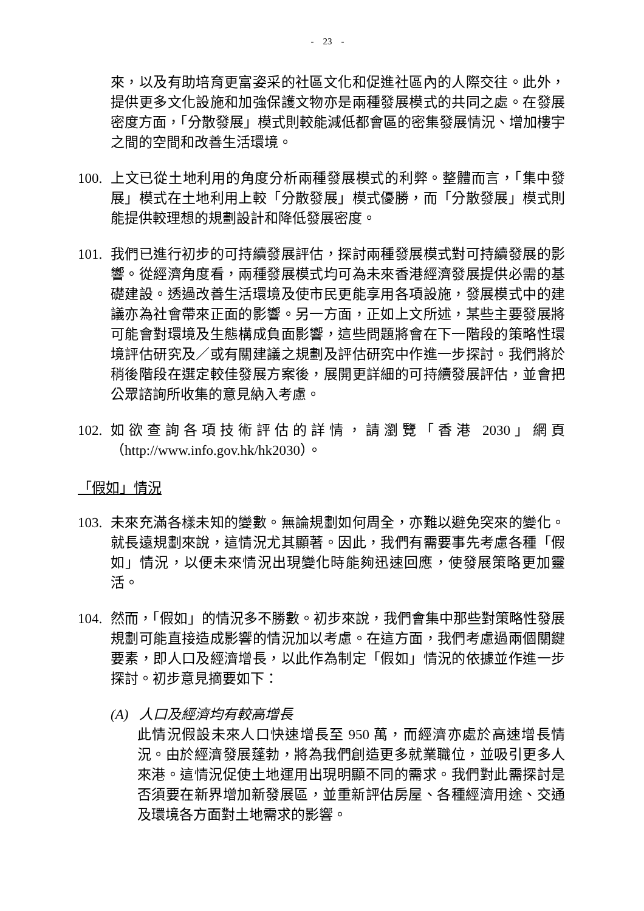- 23 -
來，以及有助培育更富姿采的社區文化和促進社區內的人際交往。此外，提供更多文化設施和加強保護文物亦是兩種發展模式的共同之處。在發展密度方面，「分散發展」模式則較能減低都會區的密集發展情況、增加樓宇之間的空間和改善生活環境。
100.
上文已從土地利用的角度分析兩種發展模式的利弊。整體而言，「集中發展」模式在土地利用上較「分散發展」模式優勝，而「分散發展」模式則能提供較理想的規劃設計和降低發展密度。
101.
我們已進行初步的可持續發展評估，探討兩種發展模式對可持續發展的影響。從經濟角度看，兩種發展模式均可為未來香港經濟發展提供必需的基礎建設。透過改善生活環境及使市民更能享用各項設施，發展模式中的建議亦為社會帶來正面的影響。另一方面，正如上文所述，某些主要發展將可能會對環境及生態構成負面影響，這些問題將會在下一階段的策略性環境評估研究及／或有關建議之規劃及評估研究中作進一步探討。我們將於稍後階段在選定較佳發展方案後，展開更詳細的可持續發展評估，並會把公眾諮詢所收集的意見納入考慮。
102.
如欲查詢各項技術評估的詳情，請瀏覽「香港 2030」網頁（http://www.info.gov.hk/hk2030）。
「假如」情況
103.
未來充滿各樣未知的變數。無論規劃如何周全，亦難以避免突來的變化。就長遠規劃來說，這情況尤其顯著。因此，我們有需要事先考慮各種「假如」情況，以便未來情況出現變化時能夠迅速回應，使發展策略更加靈活。
104.
然而，「假如」的情況多不勝數。初步來說，我們會集中那些對策略性發展規劃可能直接造成影響的情況加以考慮。在這方面，我們考慮過兩個關鍵要素，即人口及經濟增長，以此作為制定「假如」情況的依據並作進一步探討。初步意見摘要如下：
(A) 人口及經濟均有較高增長
此情況假設未來人口快速增長至 950 萬，而經濟亦處於高速增長情況。由於經濟發展蓬勃，將為我們創造更多就業職位，並吸引更多人來港。這情況促使土地運用出現明顯不同的需求。我們對此需探討是否須要在新界增加新發展區，並重新評估房屋、各種經濟用途、交通及環境各方面對土地需求的影響。